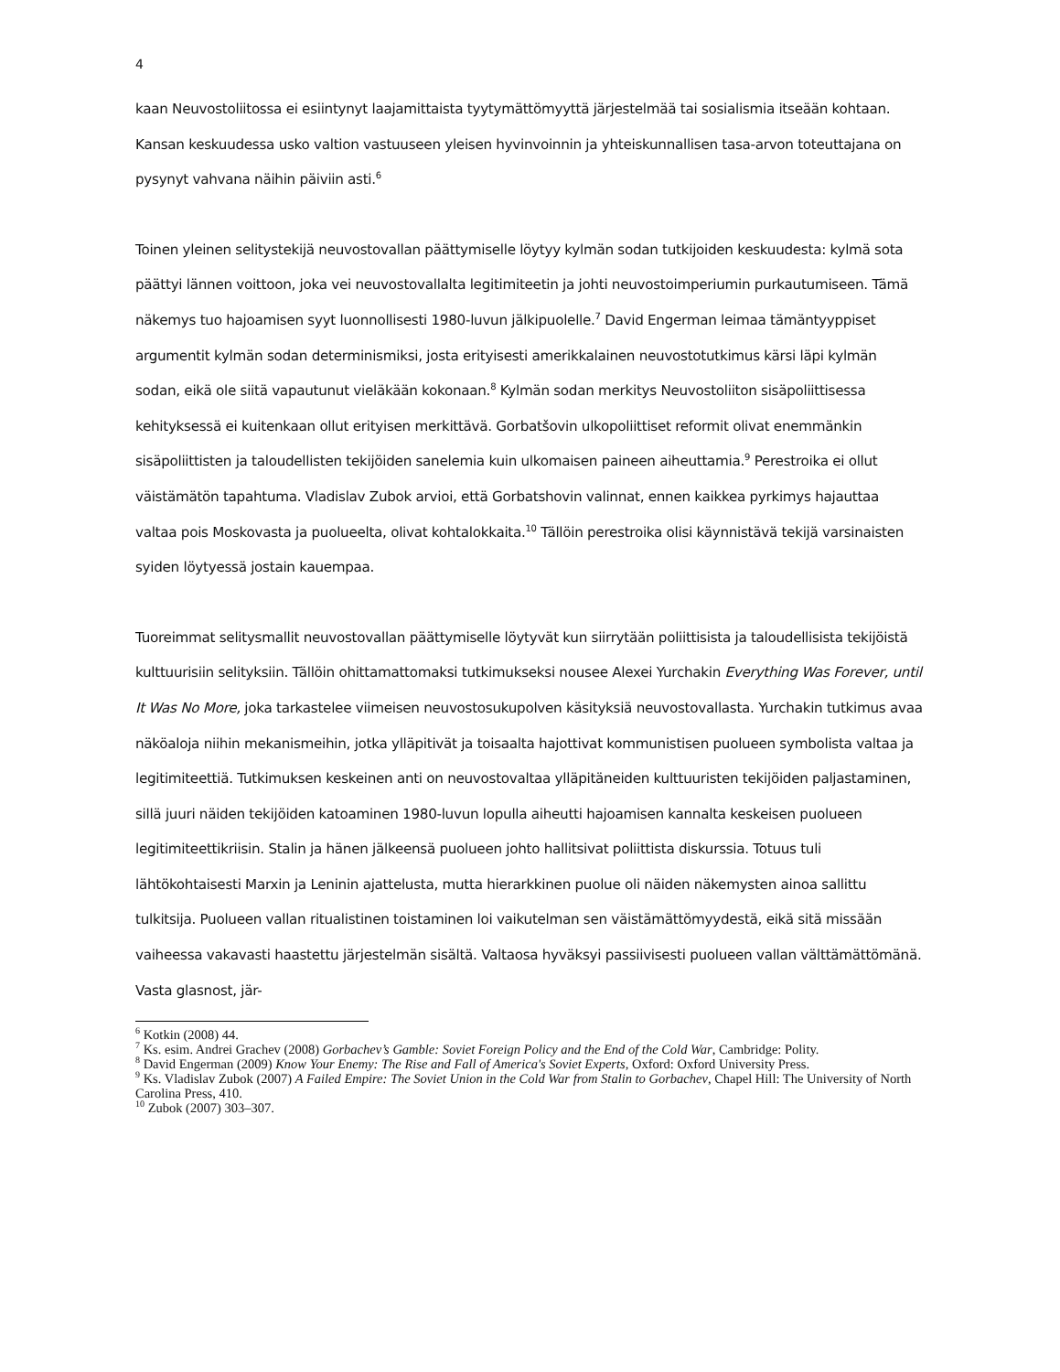4
kaan Neuvostoliitossa ei esiintynyt laajamittaista tyytymättömyyttä järjestelmää tai sosialismia itseään kohtaan. Kansan keskuudessa usko valtion vastuuseen yleisen hyvinvoinnin ja yhteiskunnallisen tasa-arvon toteuttajana on pysynyt vahvana näihin päiviin asti.<sup>6</sup>
Toinen yleinen selitystekijä neuvostovallan päättymiselle löytyy kylmän sodan tutkijoiden keskuudesta: kylmä sota päättyi lännen voittoon, joka vei neuvostovallalta legitimiteetin ja johti neuvostoimperiumin purkautumiseen. Tämä näkemys tuo hajoamisen syyt luonnollisesti 1980-luvun jälkipuolelle.<sup>7</sup> David Engerman leimaa tämäntyyppiset argumentit kylmän sodan determinismiksi, josta erityisesti amerikkalainen neuvostotutkimus kärsi läpi kylmän sodan, eikä ole siitä vapautunut vieläkään kokonaan.<sup>8</sup> Kylmän sodan merkitys Neuvostoliiton sisäpoliittisessa kehityksessä ei kuitenkaan ollut erityisen merkittävä. Gorbatšovin ulkopoliittiset reformit olivat enemmänkin sisäpoliittisten ja taloudellisten tekijöiden sanelemia kuin ulkomaisen paineen aiheuttamia.<sup>9</sup> Perestroika ei ollut väistämätön tapahtuma. Vladislav Zubok arvioi, että Gorbatshovin valinnat, ennen kaikkea pyrkimys hajauttaa valtaa pois Moskovasta ja puolueelta, olivat kohtalokkaita.<sup>10</sup> Tällöin perestroika olisi käynnistävä tekijä varsinaisten syiden löytyessä jostain kauempaa.
Tuoreimmat selitysmallit neuvostovallan päättymiselle löytyvät kun siirrytään poliittisista ja taloudellisista tekijöistä kulttuurisiin selityksiin. Tällöin ohittamattomaksi tutkimukseksi nousee Alexei Yurchakin Everything Was Forever, until It Was No More, joka tarkastelee viimeisen neuvostosukupolven käsityksiä neuvostovallasta. Yurchakin tutkimus avaa näköaloja niihin mekanismeihin, jotka ylläpitivät ja toisaalta hajottivat kommunistisen puolueen symbolista valtaa ja legitimiteettiä. Tutkimuksen keskeinen anti on neuvostovaltaa ylläpitäneiden kulttuuristen tekijöiden paljastaminen, sillä juuri näiden tekijöiden katoaminen 1980-luvun lopulla aiheutti hajoamisen kannalta keskeisen puolueen legitimiteettikriisin. Stalin ja hänen jälkeensä puolueen johto hallitsivat poliittista diskurssia. Totuus tuli lähtökohtaisesti Marxin ja Leninin ajattelusta, mutta hierarkkinen puolue oli näiden näkemysten ainoa sallittu tulkitsija. Puolueen vallan ritualistinen toistaminen loi vaikutelman sen väistämättömyydestä, eikä sitä missään vaiheessa vakavasti haastettu järjestelmän sisältä. Valtaosa hyväksyi passiivisesti puolueen vallan välttämättömänä. Vasta glasnost, jär-
<sup>6</sup> Kotkin (2008) 44.
<sup>7</sup> Ks. esim. Andrei Grachev (2008) Gorbachev’s Gamble: Soviet Foreign Policy and the End of the Cold War, Cambridge: Polity.
<sup>8</sup> David Engerman (2009) Know Your Enemy: The Rise and Fall of America's Soviet Experts, Oxford: Oxford University Press.
<sup>9</sup> Ks. Vladislav Zubok (2007) A Failed Empire: The Soviet Union in the Cold War from Stalin to Gorbachev, Chapel Hill: The University of North Carolina Press, 410.
<sup>10</sup> Zubok (2007) 303–307.